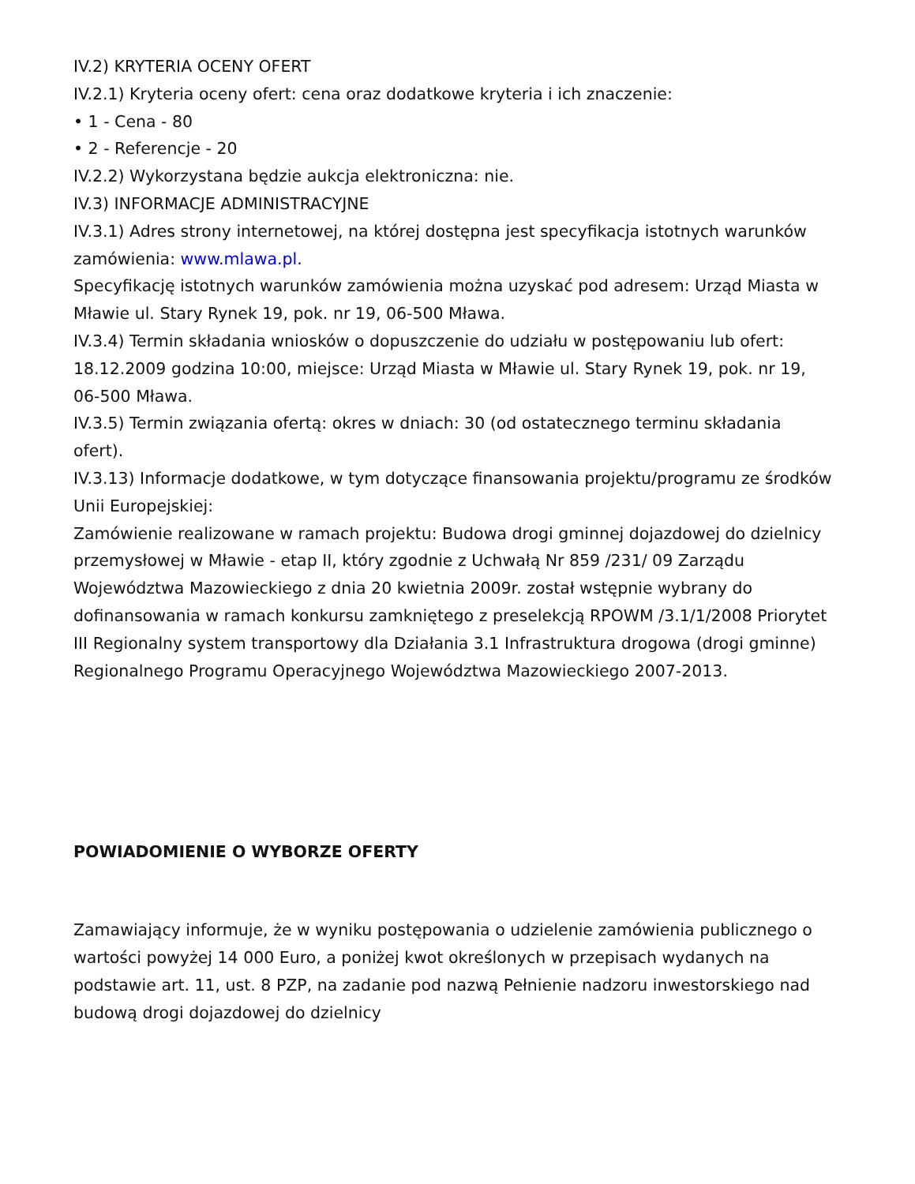IV.2) KRYTERIA OCENY OFERT
IV.2.1) Kryteria oceny ofert: cena oraz dodatkowe kryteria i ich znaczenie:
• 1 - Cena - 80
• 2 - Referencje - 20
IV.2.2) Wykorzystana będzie aukcja elektroniczna: nie.
IV.3) INFORMACJE ADMINISTRACYJNE
IV.3.1) Adres strony internetowej, na której dostępna jest specyfikacja istotnych warunków zamówienia: www.mlawa.pl.
Specyfikację istotnych warunków zamówienia można uzyskać pod adresem: Urząd Miasta w Mławie ul. Stary Rynek 19, pok. nr 19, 06-500 Mława.
IV.3.4) Termin składania wniosków o dopuszczenie do udziału w postępowaniu lub ofert: 18.12.2009 godzina 10:00, miejsce: Urząd Miasta w Mławie ul. Stary Rynek 19, pok. nr 19, 06-500 Mława.
IV.3.5) Termin związania ofertą: okres w dniach: 30 (od ostatecznego terminu składania ofert).
IV.3.13) Informacje dodatkowe, w tym dotyczące finansowania projektu/programu ze środków Unii Europejskiej:
Zamówienie realizowane w ramach projektu: Budowa drogi gminnej dojazdowej do dzielnicy przemysłowej w Mławie - etap II, który zgodnie z Uchwałą Nr 859 /231/ 09 Zarządu Województwa Mazowieckiego z dnia 20 kwietnia 2009r. został wstępnie wybrany do dofinansowania w ramach konkursu zamkniętego z preselekcją RPOWM /3.1/1/2008 Priorytet III Regionalny system transportowy dla Działania 3.1 Infrastruktura drogowa (drogi gminne) Regionalnego Programu Operacyjnego Województwa Mazowieckiego 2007-2013.
POWIADOMIENIE O WYBORZE OFERTY
Zamawiający informuje, że w wyniku postępowania o udzielenie zamówienia publicznego o wartości powyżej 14 000 Euro, a poniżej kwot określonych w przepisach wydanych na podstawie art. 11, ust. 8 PZP, na zadanie pod nazwą Pełnienie nadzoru inwestorskiego nad budową drogi dojazdowej do dzielnicy